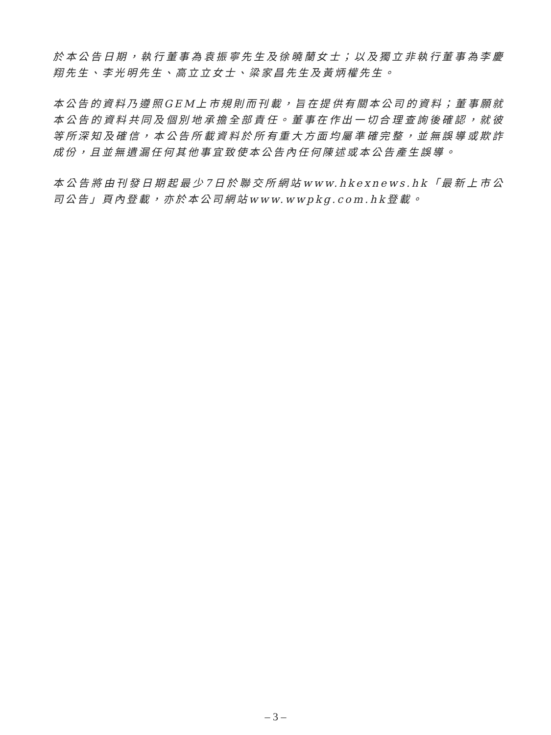於本公告日期，執行董事為袁振寧先生及徐曉蘭女士；以及獨立非執行董事為李慶翔先生、李光明先生、高立立女士、梁家昌先生及黃炳權先生。
本公告的資料乃遵照GEM上市規則而刊載，旨在提供有關本公司的資料；董事願就本公告的資料共同及個別地承擔全部責任。董事在作出一切合理查詢後確認，就彼等所深知及確信，本公告所載資料於所有重大方面均屬準確完整，並無誤導或欺詐成份，且並無遺漏任何其他事宜致使本公告內任何陳述或本公告產生誤導。
本公告將由刊發日期起最少7日於聯交所網站www.hkexnews.hk「最新上市公司公告」頁內登載，亦於本公司網站www.wwpkg.com.hk登載。
– 3 –